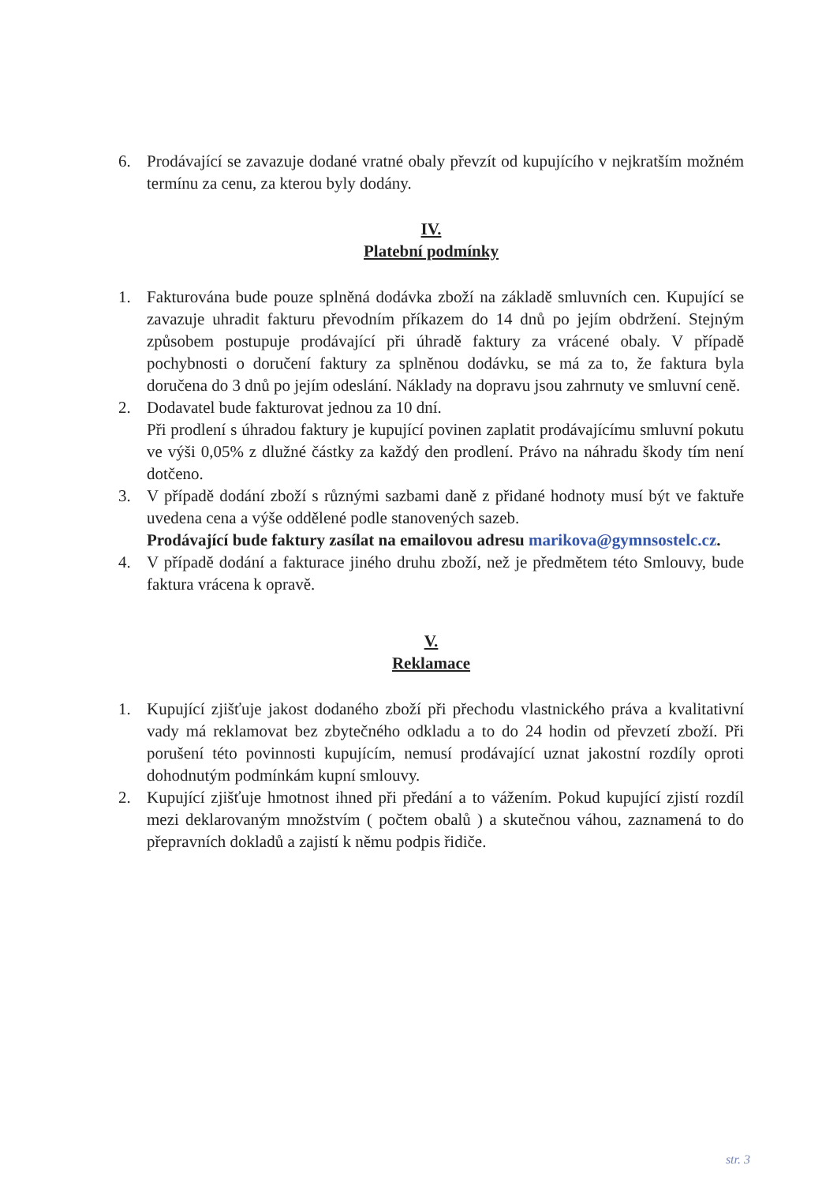6. Prodávající se zavazuje dodané vratné obaly převzít od kupujícího v nejkratším možném termínu za cenu, za kterou byly dodány.
IV.
Platební podmínky
1. Fakturována bude pouze splněná dodávka zboží na základě smluvních cen. Kupující se zavazuje uhradit fakturu převodním příkazem do 14 dnů po jejím obdržení. Stejným způsobem postupuje prodávající při úhradě faktury za vrácené obaly. V případě pochybnosti o doručení faktury za splněnou dodávku, se má za to, že faktura byla doručena do 3 dnů po jejím odeslání. Náklady na dopravu jsou zahrnuty ve smluvní ceně.
2. Dodavatel bude fakturovat jednou za 10 dní.
Při prodlení s úhradou faktury je kupující povinen zaplatit prodávajícímu smluvní pokutu ve výši 0,05% z dlužné částky za každý den prodlení. Právo na náhradu škody tím není dotčeno.
3. V případě dodání zboží s různými sazbami daně z přidané hodnoty musí být ve faktuře uvedena cena a výše oddělené podle stanovených sazeb.
Prodávající bude faktury zasílat na emailovou adresu marikova@gymnsostelc.cz.
4. V případě dodání a fakturace jiného druhu zboží, než je předmětem této Smlouvy, bude faktura vrácena k opravě.
V.
Reklamace
1. Kupující zjišťuje jakost dodaného zboží při přechodu vlastnického práva a kvalitativní vady má reklamovat bez zbytečného odkladu a to do 24 hodin od převzetí zboží. Při porušení této povinnosti kupujícím, nemusí prodávající uznat jakostní rozdíly oproti dohodnutým podmínkám kupní smlouvy.
2. Kupující zjišťuje hmotnost ihned při předání a to vážením. Pokud kupující zjistí rozdíl mezi deklarovaným množstvím ( počtem obalů ) a skutečnou váhou, zaznamená to do přepravních dokladů a zajistí k němu podpis řidiče.
str. 3